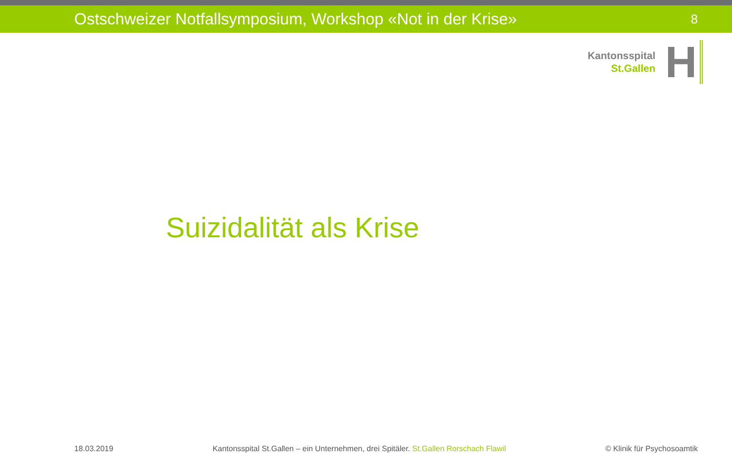Ostschweizer Notfallsymposium, Workshop «Not in der Krise» 8
Kantonsspital
St.Gallen
H
Suizidalität als Krise
18.03.2019 Kantonsspital St.Gallen – ein Unternehmen, drei Spitäler. St.Gallen Rorschach Flawil © Klinik für Psychosoamtik